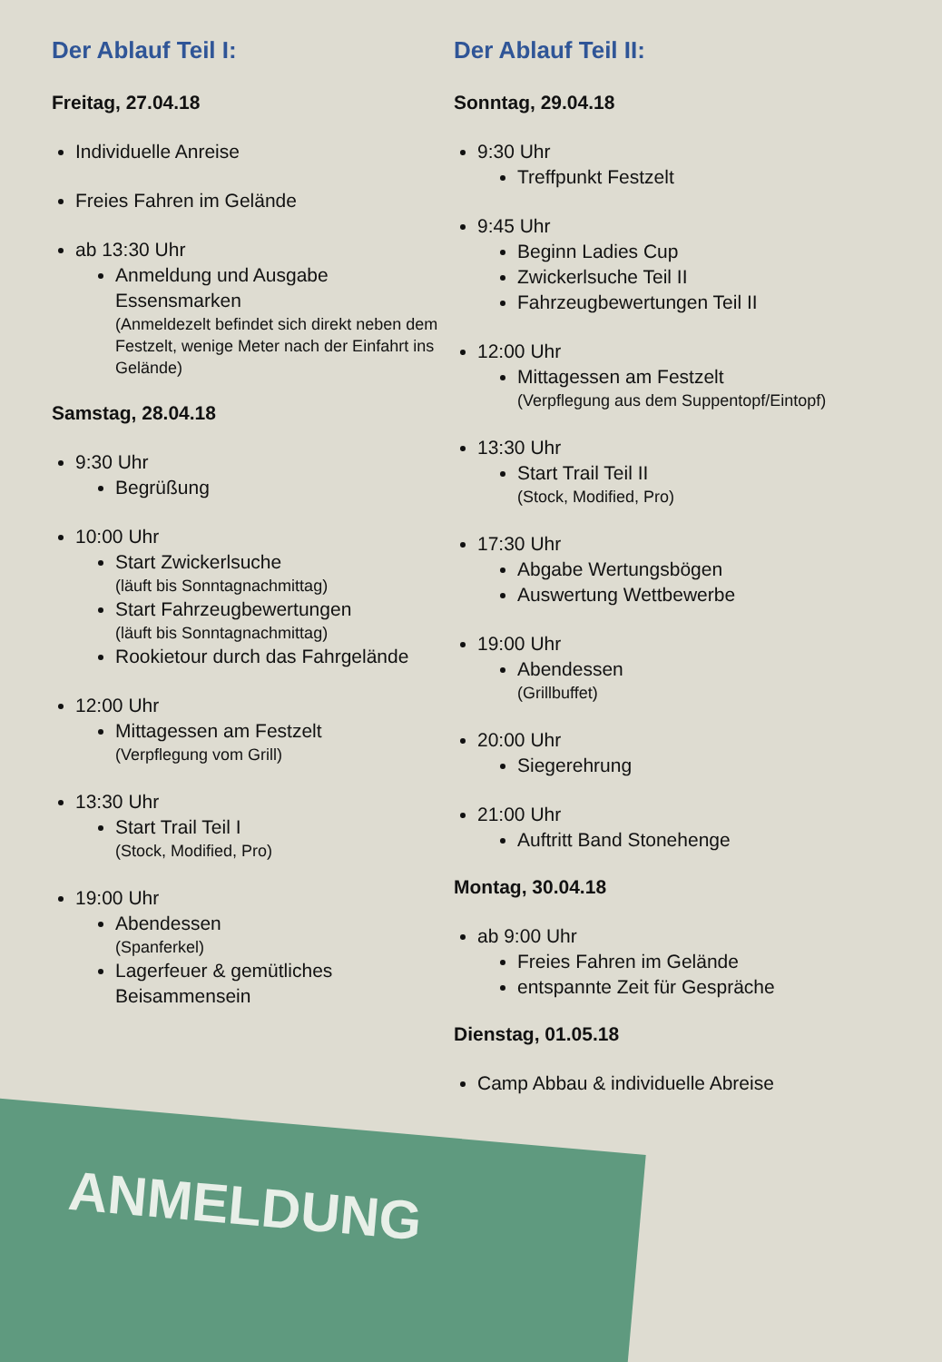Der Ablauf Teil I:
Freitag, 27.04.18
Individuelle Anreise
Freies Fahren im Gelände
ab 13:30 Uhr
Anmeldung und Ausgabe Essensmarken
(Anmeldezelt befindet sich direkt neben dem Festzelt, wenige Meter nach der Einfahrt ins Gelände)
Samstag, 28.04.18
9:30 Uhr
Begrüßung
10:00 Uhr
Start Zwickerlsuche
(läuft bis Sonntagnachmittag)
Start Fahrzeugbewertungen
(läuft bis Sonntagnachmittag)
Rookietour durch das Fahrgelände
12:00 Uhr
Mittagessen am Festzelt
(Verpflegung vom Grill)
13:30 Uhr
Start Trail Teil I
(Stock, Modified, Pro)
19:00 Uhr
Abendessen
(Spanferkel)
Lagerfeuer & gemütliches Beisammensein
Der Ablauf Teil II:
Sonntag, 29.04.18
9:30 Uhr
Treffpunkt Festzelt
9:45 Uhr
Beginn Ladies Cup
Zwickerlsuche Teil II
Fahrzeugbewertungen Teil II
12:00 Uhr
Mittagessen am Festzelt
(Verpflegung aus dem Suppentopf/Eintopf)
13:30 Uhr
Start Trail Teil II
(Stock, Modified, Pro)
17:30 Uhr
Abgabe Wertungsbögen
Auswertung Wettbewerbe
19:00 Uhr
Abendessen
(Grillbuffet)
20:00 Uhr
Siegerehrung
21:00 Uhr
Auftritt Band Stonehenge
Montag, 30.04.18
ab 9:00 Uhr
Freies Fahren im Gelände
entspannte Zeit für Gespräche
Dienstag, 01.05.18
Camp Abbau & individuelle Abreise
ANMELDUNG